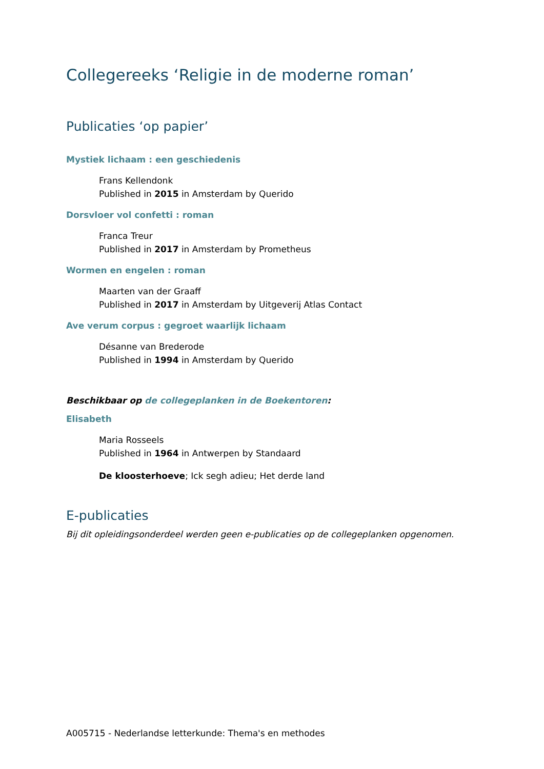Collegereeks ‘Religie in de moderne roman’
Publicaties ‘op papier’
Mystiek lichaam : een geschiedenis
Frans Kellendonk
Published in 2015 in Amsterdam by Querido
Dorsvloer vol confetti : roman
Franca Treur
Published in 2017 in Amsterdam by Prometheus
Wormen en engelen : roman
Maarten van der Graaff
Published in 2017 in Amsterdam by Uitgeverij Atlas Contact
Ave verum corpus : gegroet waarlijk lichaam
Désanne van Brederode
Published in 1994 in Amsterdam by Querido
Beschikbaar op de collegeplanken in de Boekentoren:
Elisabeth
Maria Rosseels
Published in 1964 in Antwerpen by Standaard
De kloosterhoeve; Ick segh adieu; Het derde land
E-publicaties
Bij dit opleidingsonderdeel werden geen e-publicaties op de collegeplanken opgenomen.
A005715 - Nederlandse letterkunde: Thema's en methodes